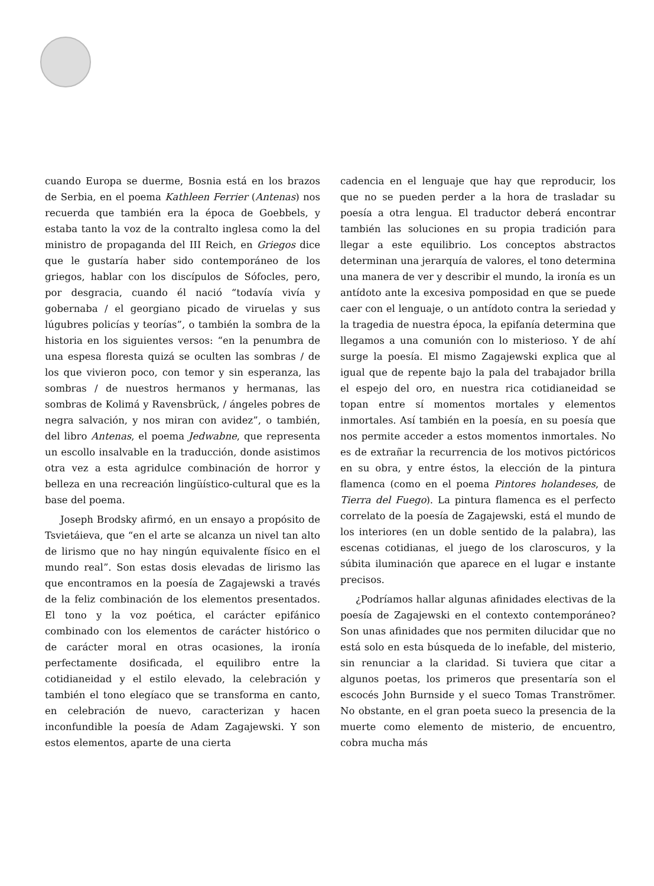cuando Europa se duerme, Bosnia está en los brazos de Serbia, en el poema Kathleen Ferrier (Antenas) nos recuerda que también era la época de Goebbels, y estaba tanto la voz de la contralto inglesa como la del ministro de propaganda del III Reich, en Griegos dice que le gustaría haber sido contemporáneo de los griegos, hablar con los discípulos de Sófocles, pero, por desgracia, cuando él nació “todavía vivía y gobernaba / el georgiano picado de viruelas y sus lúgubres policías y teorías”, o también la sombra de la historia en los siguientes versos: “en la penumbra de una espesa floresta quizá se oculten las sombras / de los que vivieron poco, con temor y sin esperanza, las sombras / de nuestros hermanos y hermanas, las sombras de Kolimá y Ravensbrück, / ángeles pobres de negra salvación, y nos miran con avidez”, o también, del libro Antenas, el poema Jedwabne, que representa un escollo insalvable en la traducción, donde asistimos otra vez a esta agridulce combinación de horror y belleza en una recreación lingüístico-cultural que es la base del poema.
Joseph Brodsky afirmó, en un ensayo a propósito de Tsvietáieva, que “en el arte se alcanza un nivel tan alto de lirismo que no hay ningún equivalente físico en el mundo real”. Son estas dosis elevadas de lirismo las que encontramos en la poesía de Zagajewski a través de la feliz combinación de los elementos presentados. El tono y la voz poética, el carácter epifánico combinado con los elementos de carácter histórico o de carácter moral en otras ocasiones, la ironía perfectamente dosificada, el equilibro entre la cotidianeidad y el estilo elevado, la celebración y también el tono elegíaco que se transforma en canto, en celebración de nuevo, caracterizan y hacen inconfundible la poesía de Adam Zagajewski. Y son estos elementos, aparte de una cierta
cadencia en el lenguaje que hay que reproducir, los que no se pueden perder a la hora de trasladar su poesía a otra lengua. El traductor deberá encontrar también las soluciones en su propia tradición para llegar a este equilibrio. Los conceptos abstractos determinan una jerarquía de valores, el tono determina una manera de ver y describir el mundo, la ironía es un antídoto ante la excesiva pomposidad en que se puede caer con el lenguaje, o un antídoto contra la seriedad y la tragedia de nuestra época, la epifanía determina que llegamos a una comunión con lo misterioso. Y de ahí surge la poesía. El mismo Zagajewski explica que al igual que de repente bajo la pala del trabajador brilla el espejo del oro, en nuestra rica cotidianeidad se topan entre sí momentos mortales y elementos inmortales. Así también en la poesía, en su poesía que nos permite acceder a estos momentos inmortales. No es de extrañar la recurrencia de los motivos pictóricos en su obra, y entre éstos, la elección de la pintura flamenca (como en el poema Pintores holandeses, de Tierra del Fuego). La pintura flamenca es el perfecto correlato de la poesía de Zagajewski, está el mundo de los interiores (en un doble sentido de la palabra), las escenas cotidianas, el juego de los claroscuros, y la súbita iluminación que aparece en el lugar e instante precisos.
¿Podríamos hallar algunas afinidades electivas de la poesía de Zagajewski en el contexto contemporáneo? Son unas afinidades que nos permiten dilucidar que no está solo en esta búsqueda de lo inefable, del misterio, sin renunciar a la claridad. Si tuviera que citar a algunos poetas, los primeros que presentaría son el escocés John Burnside y el sueco Tomas Tranströmer. No obstante, en el gran poeta sueco la presencia de la muerte como elemento de misterio, de encuentro, cobra mucha más